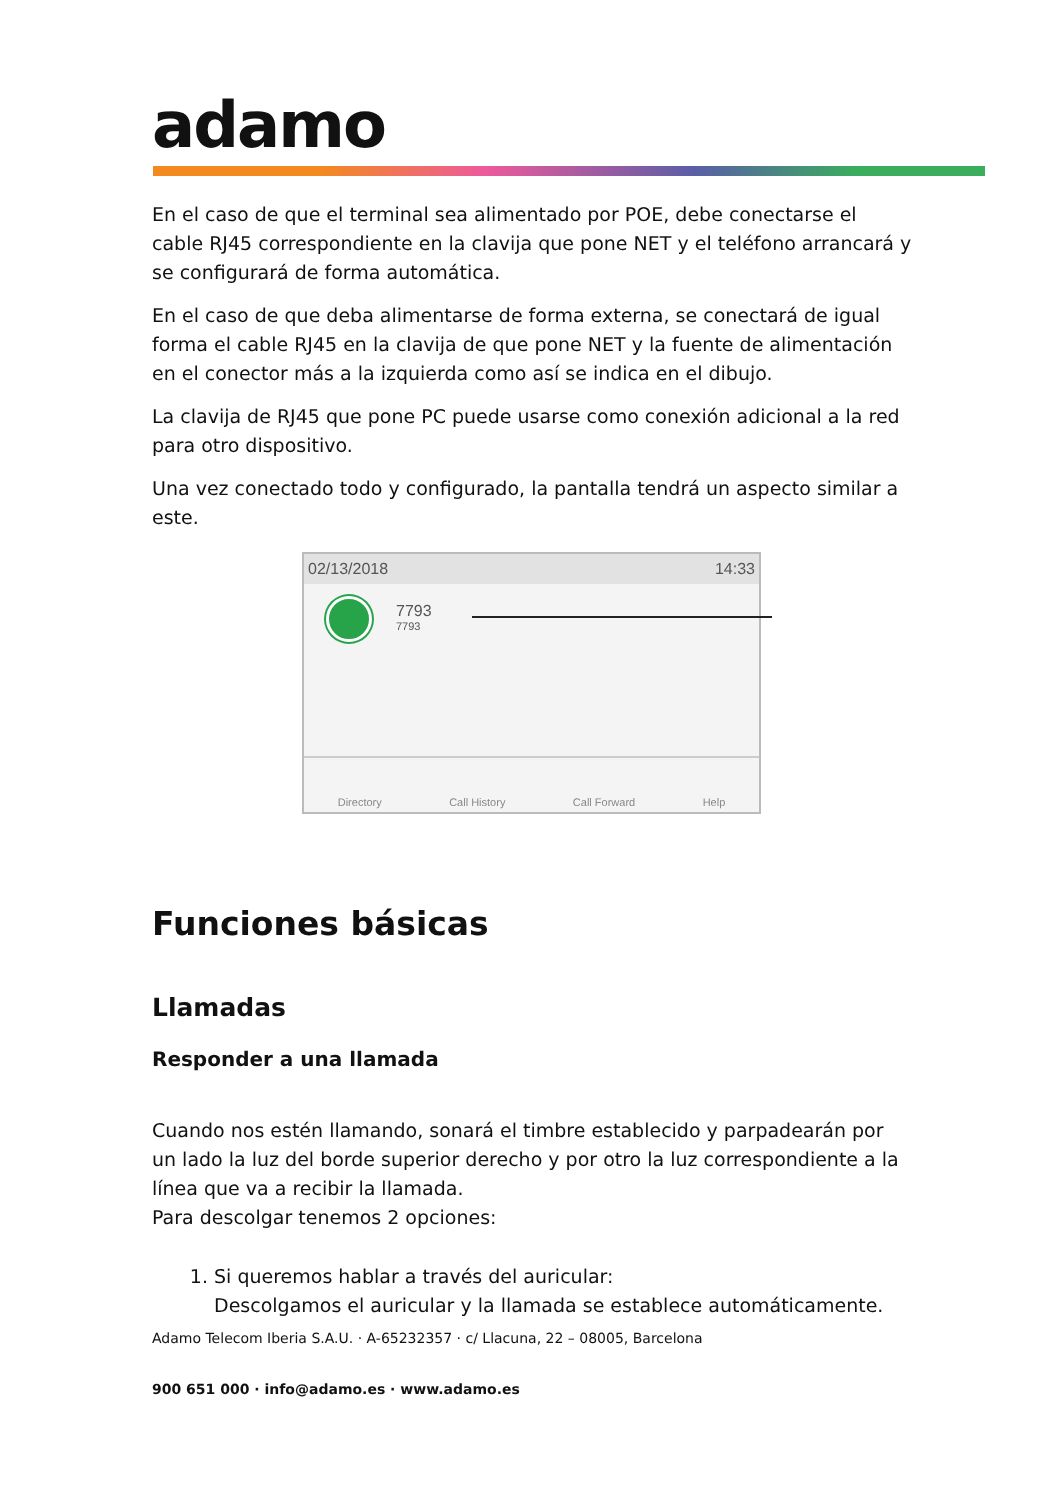adamo
En el caso de que el terminal sea alimentado por POE, debe conectarse el cable RJ45 correspondiente en la clavija que pone NET y el teléfono arrancará y se configurará de forma automática.
En el caso de que deba alimentarse de forma externa, se conectará de igual forma el cable RJ45 en la clavija de que pone NET y la fuente de alimentación en el conector más a la izquierda como así se indica en el dibujo.
La clavija de RJ45 que pone PC puede usarse como conexión adicional a la red para otro dispositivo.
Una vez conectado todo y configurado, la pantalla tendrá un aspecto similar a este.
02/13/2018 14:33
7793
7793
Directory Call History Call Forward Help
Funciones básicas
Llamadas
Responder a una llamada
Cuando nos estén llamando, sonará el timbre establecido y parpadearán por un lado la luz del borde superior derecho y por otro la luz correspondiente a la línea que va a recibir la llamada.
Para descolgar tenemos 2 opciones:
1. Si queremos hablar a través del auricular:
Descolgamos el auricular y la llamada se establece automáticamente.
Adamo Telecom Iberia S.A.U. · A-65232357 · c/ Llacuna, 22 – 08005, Barcelona
900 651 000 · info@adamo.es · www.adamo.es